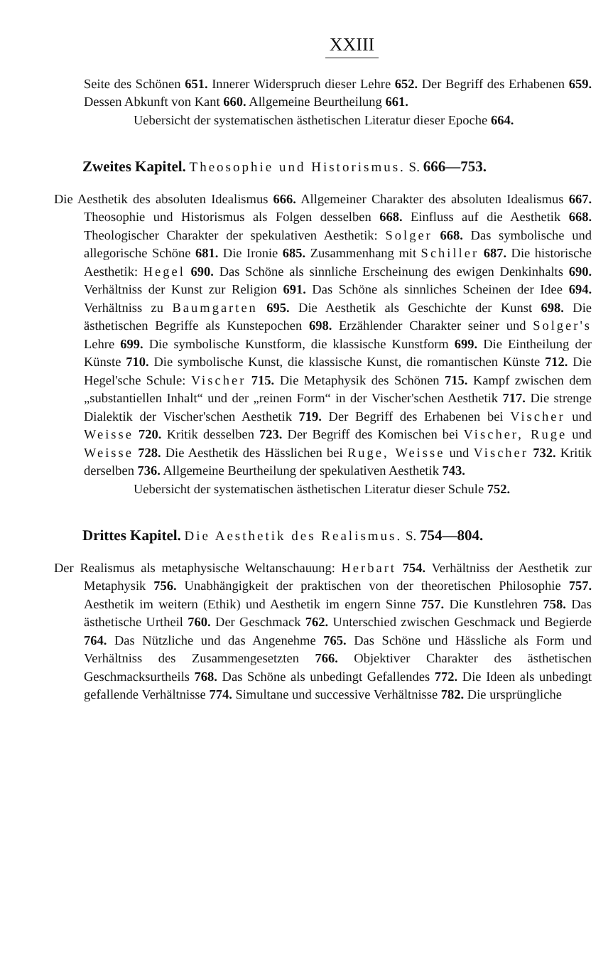XXIII
Seite des Schönen 651. Innerer Widerspruch dieser Lehre 652. Der Begriff des Erhabenen 659. Dessen Abkunft von Kant 660. Allgemeine Beurtheilung 661.
Uebersicht der systematischen ästhetischen Literatur dieser Epoche 664.
Zweites Kapitel. Theosophie und Historismus. S. 666—753.
Die Aesthetik des absoluten Idealismus 666. Allgemeiner Charakter des absoluten Idealismus 667. Theosophie und Historismus als Folgen desselben 668. Einfluss auf die Aesthetik 668. Theologischer Charakter der spekulativen Aesthetik: Solger 668. Das symbolische und allegorische Schöne 681. Die Ironie 685. Zusammenhang mit Schiller 687. Die historische Aesthetik: Hegel 690. Das Schöne als sinnliche Erscheinung des ewigen Denkinhalts 690. Verhältniss der Kunst zur Religion 691. Das Schöne als sinnliches Scheinen der Idee 694. Verhältniss zu Baumgarten 695. Die Aesthetik als Geschichte der Kunst 698. Die ästhetischen Begriffe als Kunstepochen 698. Erzählender Charakter seiner und Solger's Lehre 699. Die symbolische Kunstform, die klassische Kunstform 699. Die Eintheilung der Künste 710. Die symbolische Kunst, die klassische Kunst, die romantischen Künste 712. Die Hegel'sche Schule: Vischer 715. Die Metaphysik des Schönen 715. Kampf zwischen dem „substantiellen Inhalt“ und der „reinen Form“ in der Vischer'schen Aesthetik 717. Die strenge Dialektik der Vischer'schen Aesthetik 719. Der Begriff des Erhabenen bei Vischer und Weisse 720. Kritik desselben 723. Der Begriff des Komischen bei Vischer, Ruge und Weisse 728. Die Aesthetik des Hässlichen bei Ruge, Weisse und Vischer 732. Kritik derselben 736. Allgemeine Beurtheilung der spekulativen Aesthetik 743.
Uebersicht der systematischen ästhetischen Literatur dieser Schule 752.
Drittes Kapitel. Die Aesthetik des Realismus. S. 754—804.
Der Realismus als metaphysische Weltanschauung: Herbart 754. Verhältniss der Aesthetik zur Metaphysik 756. Unabhängigkeit der praktischen von der theoretischen Philosophie 757. Aesthetik im weitern (Ethik) und Aesthetik im engern Sinne 757. Die Kunstlehren 758. Das ästhetische Urtheil 760. Der Geschmack 762. Unterschied zwischen Geschmack und Begierde 764. Das Nützliche und das Angenehme 765. Das Schöne und Hässliche als Form und Verhältniss des Zusammengesetzten 766. Objektiver Charakter des ästhetischen Geschmacksurtheils 768. Das Schöne als unbedingt Gefallendes 772. Die Ideen als unbedingt gefallende Verhältnisse 774. Simultane und successive Verhältnisse 782. Die ursprüngliche